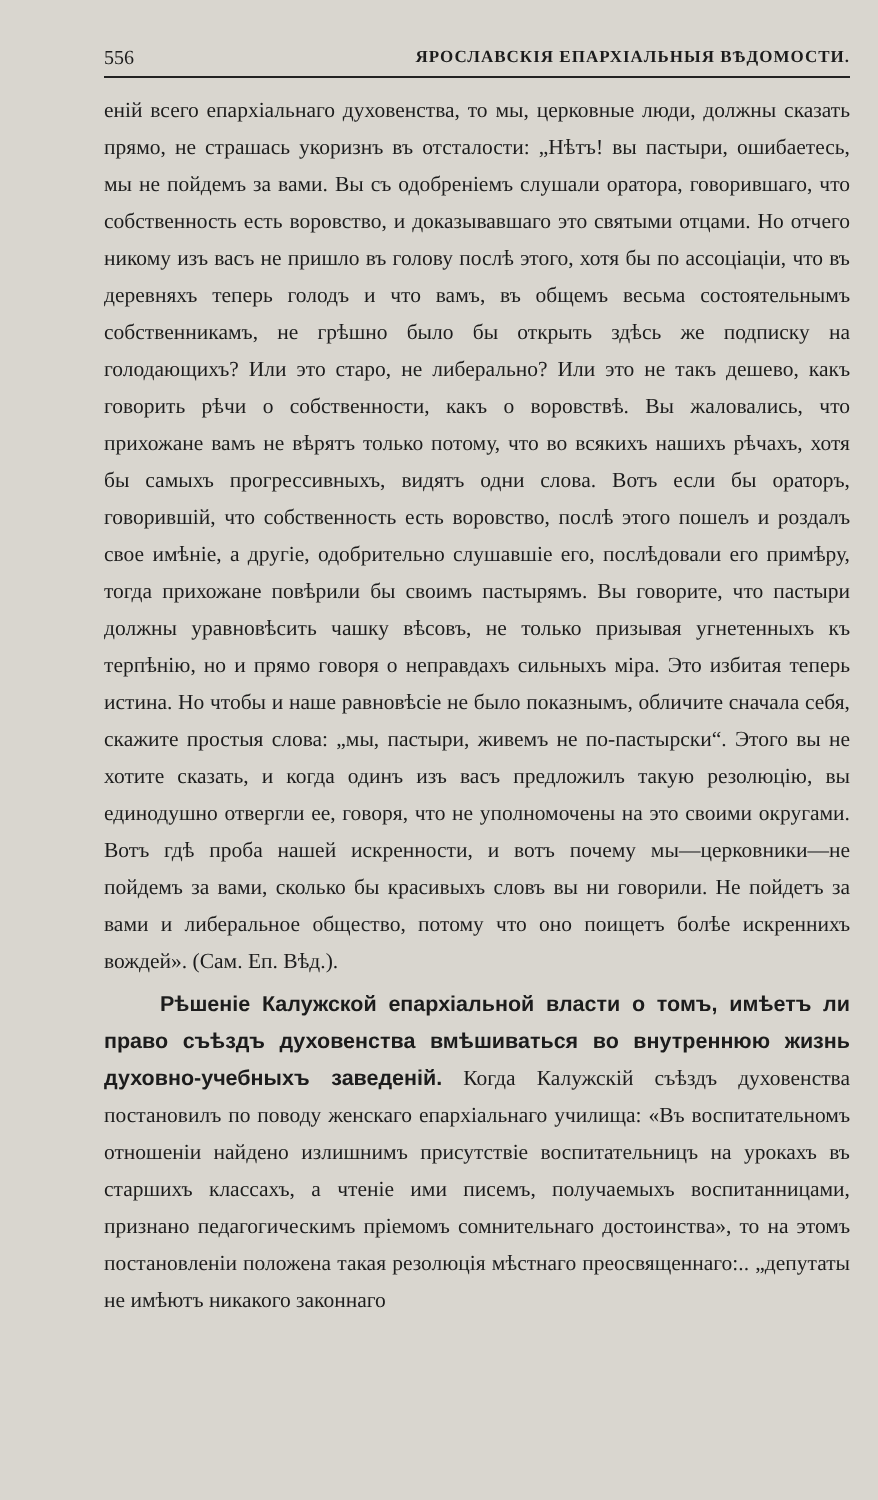556 ЯРОСЛАВСКІЯ ЕПАРХІАЛЬНЫЯ ВѢДОМОСТИ.
еній всего епархіальнаго духовенства, то мы, церковные люди, должны сказать прямо, не страшась укоризнъ въ отсталости: „Нѣтъ! вы пастыри, ошибаетесь, мы не пойдемъ за вами. Вы съ одобреніемъ слушали оратора, говорившаго, что собственность есть воровство, и доказывавшаго это святыми отцами. Но отчего никому изъ васъ не пришло въ голову послѣ этого, хотя бы по ассоціаціи, что въ деревняхъ теперь голодъ и что вамъ, въ общемъ весьма состоятельнымъ собственникамъ, не грѣшно было бы открыть здѣсь же подписку на голодающихъ? Или это старо, не либерально? Или это не такъ дешево, какъ говорить рѣчи о собственности, какъ о воровствѣ. Вы жаловались, что прихожане вамъ не вѣрятъ только потому, что во всякихъ нашихъ рѣчахъ, хотя бы самыхъ прогрессивныхъ, видятъ одни слова. Вотъ если бы ораторъ, говорившій, что собственность есть воровство, послѣ этого пошелъ и роздалъ свое имѣніе, а другіе, одобрительно слушавшіе его, послѣдовали его примѣру, тогда прихожане повѣрили бы своимъ пастырямъ. Вы говорите, что пастыри должны уравновѣсить чашку вѣсовъ, не только призывая угнетенныхъ къ терпѣнію, но и прямо говоря о неправдахъ сильныхъ міра. Это избитая теперь истина. Но чтобы и наше равновѣсіе не было показнымъ, обличите сначала себя, скажите простыя слова: „мы, пастыри, живемъ не по-пастырски“. Этого вы не хотите сказать, и когда одинъ изъ васъ предложилъ такую резолюцію, вы единодушно отвергли ее, говоря, что не уполномочены на это своими округами. Вотъ гдѣ проба нашей искренности, и вотъ почему мы—церковники—не пойдемъ за вами, сколько бы красивыхъ словъ вы ни говорили. Не пойдетъ за вами и либеральное общество, потому что оно поищетъ болѣе искреннихъ вождей». (Сам. Еп. Вѣд.).
Рѣшеніе Калужской епархіальной власти о томъ, имѣетъ ли право съѣздъ духовенства вмѣшиваться во внутреннюю жизнь духовно-учебныхъ заведеній. Когда Калужскій съѣздъ духовенства постановилъ по поводу женскаго епархіальнаго училища: «Въ воспитательномъ отношеніи найдено излишнимъ присутствіе воспитательницъ на урокахъ въ старшихъ классахъ, а чтеніе ими писемъ, получаемыхъ воспитанницами, признано педагогическимъ пріемомъ сомнительнаго достоинства», то на этомъ постановленіи положена такая резолюція мѣстнаго преосвященнаго:.. „депутаты не имѣютъ никакого законнаго